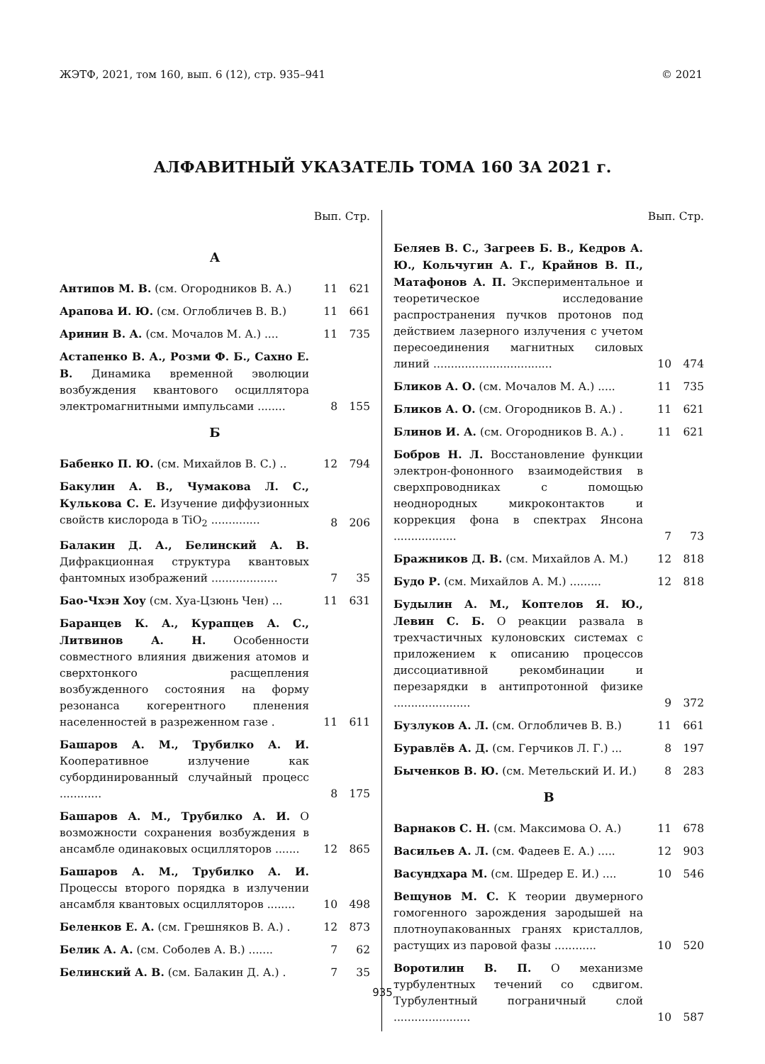ЖЭТФ, 2021, том 160, вып. 6 (12), стр. 935–941 © 2021
АЛФАВИТНЫЙ УКАЗАТЕЛЬ ТОМА 160 ЗА 2021 г.
Вып. Стр.
А
Антипов М. В. (см. Огородников В. А.)
11 621
Арапова И. Ю. (см. Оглобличев В. В.)
11 661
Аринин В. А. (см. Мочалов М. А.) ....
11 735
Астапенко В. А., Розми Ф. Б., Сахно Е. В. Динамика временной эволюции возбуждения квантового осциллятора электромагнитными импульсами ........
8 155
Б
Бабенко П. Ю. (см. Михайлов В. С.) ..
12 794
Бакулин А. В., Чумакова Л. С., Кулькова С. Е. Изучение диффузионных свойств кислорода в TiO<sub>2</sub> ..............
8 206
Балакин Д. А., Белинский А. В. Дифракционная структура квантовых фантомных изображений ...................
7 35
Бао-Чхэн Хоу (см. Хуа-Цзюнь Чен) ...
11 631
Баранцев К. А., Курапцев А. С., Литвинов А. Н. Особенности совместного влияния движения атомов и сверхтонкого расщепления возбужденного состояния на форму резонанса когерентного пленения населенностей в разреженном газе .
11 611
Башаров А. М., Трубилко А. И. Кооперативное излучение как субординированный случайный процесс ............
8 175
Башаров А. М., Трубилко А. И. О возможности сохранения возбуждения в ансамбле одинаковых осцилляторов .......
12 865
Башаров А. М., Трубилко А. И. Процессы второго порядка в излучении ансамбля квантовых осцилляторов ........
10 498
Беленков Е. А. (см. Грешняков В. А.) .
12 873
Белик А. А. (см. Соболев А. В.) .......
7 62
Белинский А. В. (см. Балакин Д. А.) .
7 35
Вып. Стр.
Беляев В. С., Загреев Б. В., Кедров А. Ю., Кольчугин А. Г., Крайнов В. П., Матафонов А. П. Экспериментальное и теоретическое исследование распространения пучков протонов под действием лазерного излучения с учетом пересоединения магнитных силовых линий ..................................
10 474
Бликов А. О. (см. Мочалов М. А.) .....
11 735
Бликов А. О. (см. Огородников В. А.) .
11 621
Блинов И. А. (см. Огородников В. А.) .
11 621
Бобров Н. Л. Восстановление функции электрон-фононного взаимодействия в сверхпроводниках с помощью неоднородных микроконтактов и коррекция фона в спектрах Янсона ..................
7 73
Бражников Д. В. (см. Михайлов А. М.)
12 818
Будо Р. (см. Михайлов А. М.) .........
12 818
Будылин А. М., Коптелов Я. Ю., Левин С. Б. О реакции развала в трехчастичных кулоновских системах с приложением к описанию процессов диссоциативной рекомбинации и перезарядки в антипротонной физике ......................
9 372
Бузлуков А. Л. (см. Оглобличев В. В.)
11 661
Буравлёв А. Д. (см. Герчиков Л. Г.) ...
8 197
Быченков В. Ю. (см. Метельский И. И.)
8 283
В
Варнаков С. Н. (см. Максимова О. А.)
11 678
Васильев А. Л. (см. Фадеев Е. А.) .....
12 903
Васундхара М. (см. Шредер Е. И.) ....
10 546
Вещунов М. С. К теории двумерного гомогенного зарождения зародышей на плотноупакованных гранях кристаллов, растущих из паровой фазы ............
10 520
Воротилин В. П. О механизме турбулентных течений со сдвигом. Турбулентный пограничный слой ......................
10 587
935